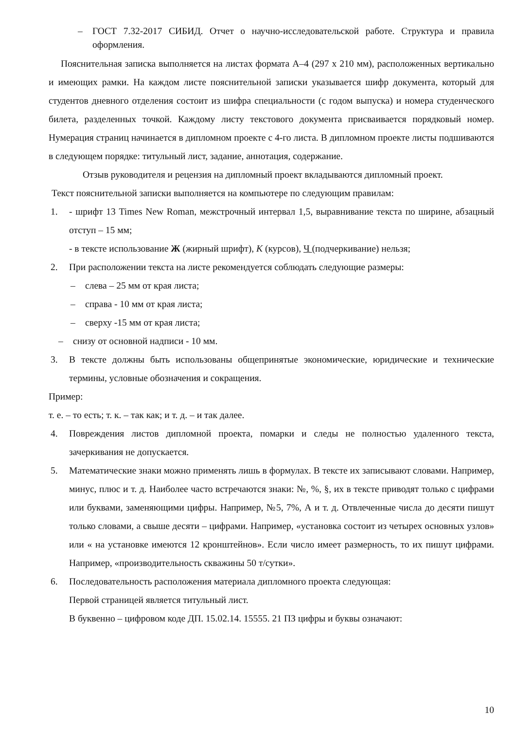– ГОСТ 7.32-2017 СИБИД. Отчет о научно-исследовательской работе. Структура и правила оформления.
Пояснительная записка выполняется на листах формата А–4 (297 х 210 мм), расположенных вертикально и имеющих рамки. На каждом листе пояснительной записки указывается шифр документа, который для студентов дневного отделения состоит из шифра специальности (с годом выпуска) и номера студенческого билета, разделенных точкой. Каждому листу текстового документа присваивается порядковый номер. Нумерация страниц начинается в дипломном проекте с 4-го листа. В дипломном проекте листы подшиваются в следующем порядке: титульный лист, задание, аннотация, содержание.
Отзыв руководителя и рецензия на дипломный проект вкладываются дипломный проект.
Текст пояснительной записки выполняется на компьютере по следующим правилам:
1. - шрифт 13 Times New Roman, межстрочный интервал 1,5, выравнивание текста по ширине, абзацный отступ – 15 мм;
- в тексте использование Ж (жирный шрифт), К (курсов), Ч (подчеркивание) нельзя;
2. При расположении текста на листе рекомендуется соблюдать следующие размеры:
– слева – 25 мм от края листа;
– справа - 10 мм от края листа;
– сверху -15 мм от края листа;
– снизу от основной надписи - 10 мм.
3. В тексте должны быть использованы общепринятые экономические, юридические и технические термины, условные обозначения и сокращения.
Пример:
т. е. – то есть; т. к. – так как; и т. д. – и так далее.
4. Повреждения листов дипломной проекта, помарки и следы не полностью удаленного текста, зачеркивания не допускается.
5. Математические знаки можно применять лишь в формулах. В тексте их записывают словами. Например, минус, плюс и т. д. Наиболее часто встречаются знаки: №, %, §, их в тексте приводят только с цифрами или буквами, заменяющими цифры. Например, №5, 7%, А и т. д. Отвлеченные числа до десяти пишут только словами, а свыше десяти – цифрами. Например, «установка состоит из четырех основных узлов» или « на установке имеются 12 кронштейнов». Если число имеет размерность, то их пишут цифрами. Например, «производительность скважины 50 т/сутки».
6. Последовательность расположения материала дипломного проекта следующая:
Первой страницей является титульный лист.
В буквенно – цифровом коде ДП. 15.02.14. 15555. 21 ПЗ цифры и буквы означают:
10